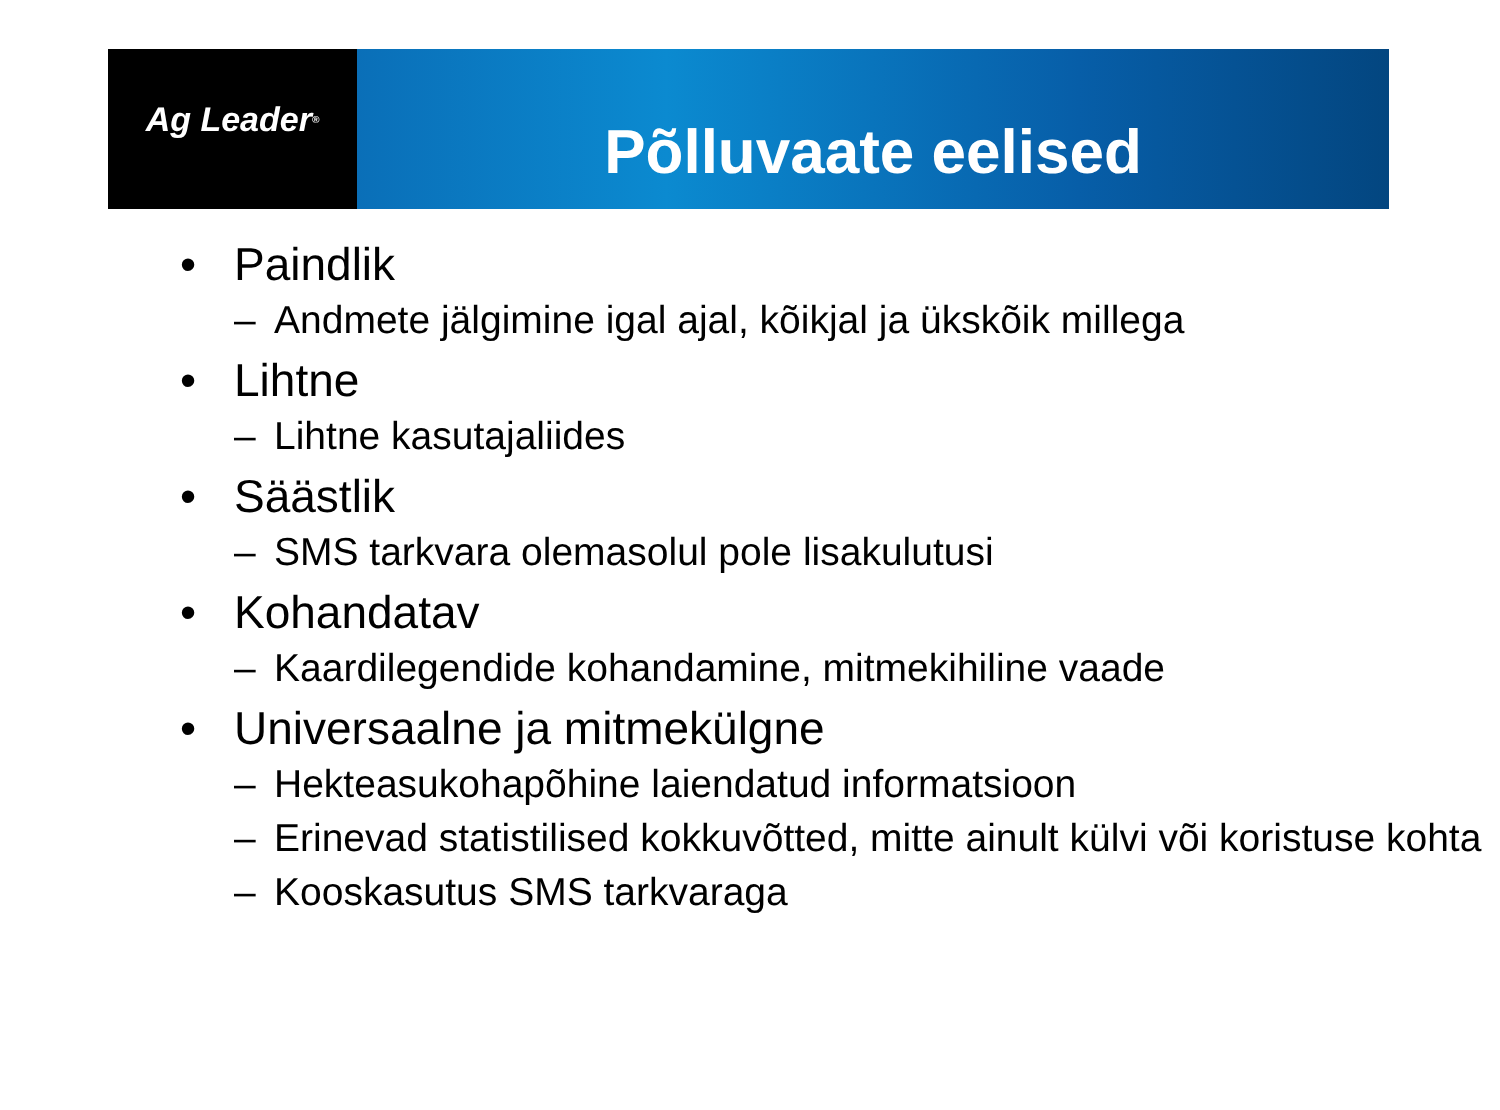Ag Leader<sup>®</sup>
Põlluvaate eelised
• Paindlik
– Andmete jälgimine igal ajal, kõikjal ja ükskõik millega
• Lihtne
– Lihtne kasutajaliides
• Säästlik
– SMS tarkvara olemasolul pole lisakulutusi
• Kohandatav
– Kaardilegendide kohandamine, mitmekihiline vaade
• Universaalne ja mitmekülgne
– Hekteasukohapõhine laiendatud informatsioon
– Erinevad statistilised kokkuvõtted, mitte ainult külvi või koristuse kohta
– Kooskasutus SMS tarkvaraga